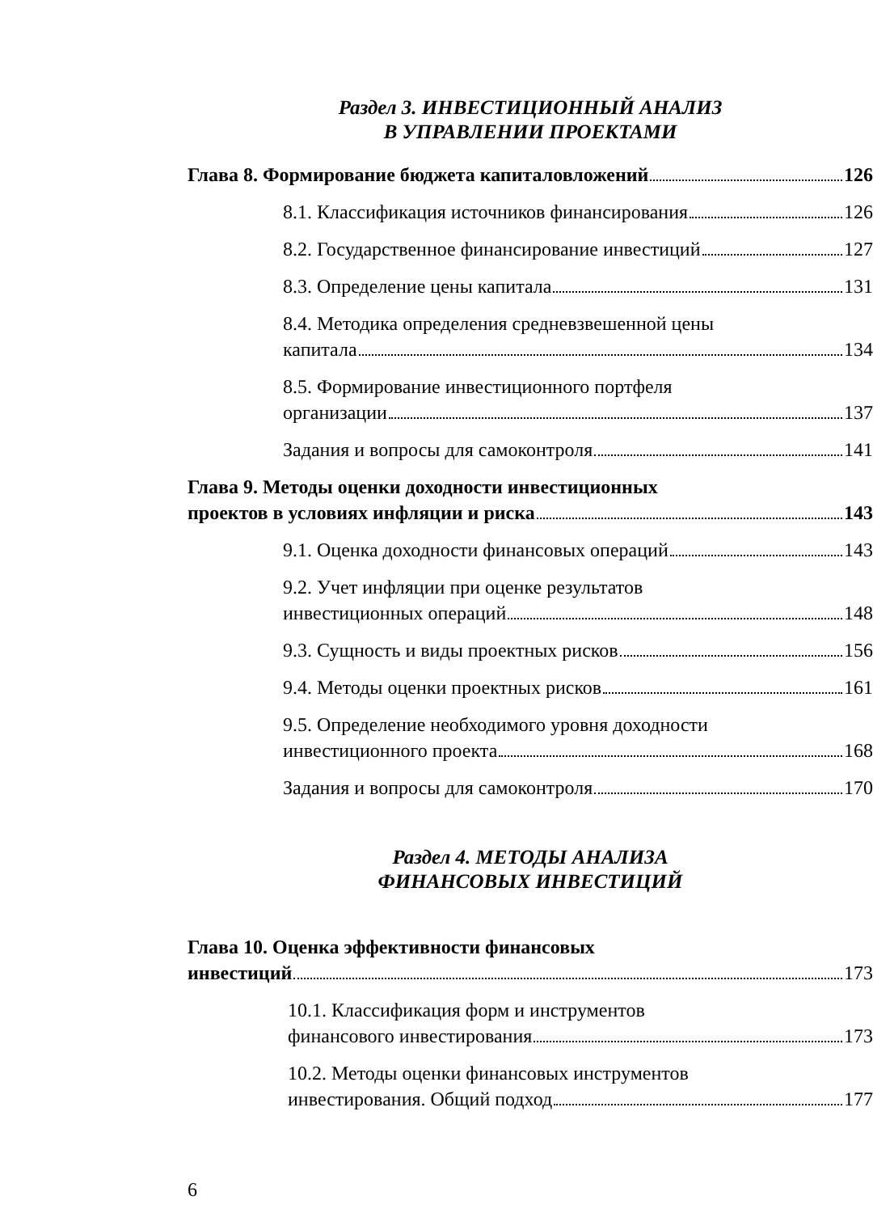Раздел 3. ИНВЕСТИЦИОННЫЙ АНАЛИЗ
В УПРАВЛЕНИИ ПРОЕКТАМИ
Глава 8. Формирование бюджета капиталовложений 126
8.1. Классификация источников финансирования 126
8.2. Государственное финансирование инвестиций 127
8.3. Определение цены капитала 131
8.4. Методика определения средневзвешенной цены
капитала 134
8.5. Формирование инвестиционного портфеля
организации 137
Задания и вопросы для самоконтроля 141
Глава 9. Методы оценки доходности инвестиционных
проектов в условиях инфляции и риска 143
9.1. Оценка доходности финансовых операций 143
9.2. Учет инфляции при оценке результатов
инвестиционных операций 148
9.3. Сущность и виды проектных рисков 156
9.4. Методы оценки проектных рисков 161
9.5. Определение необходимого уровня доходности
инвестиционного проекта 168
Задания и вопросы для самоконтроля 170
Раздел 4. МЕТОДЫ АНАЛИЗА
ФИНАНСОВЫХ ИНВЕСТИЦИЙ
Глава 10. Оценка эффективности финансовых
инвестиций 173
10.1. Классификация форм и инструментов
финансового инвестирования 173
10.2. Методы оценки финансовых инструментов
инвестирования. Общий подход 177
6